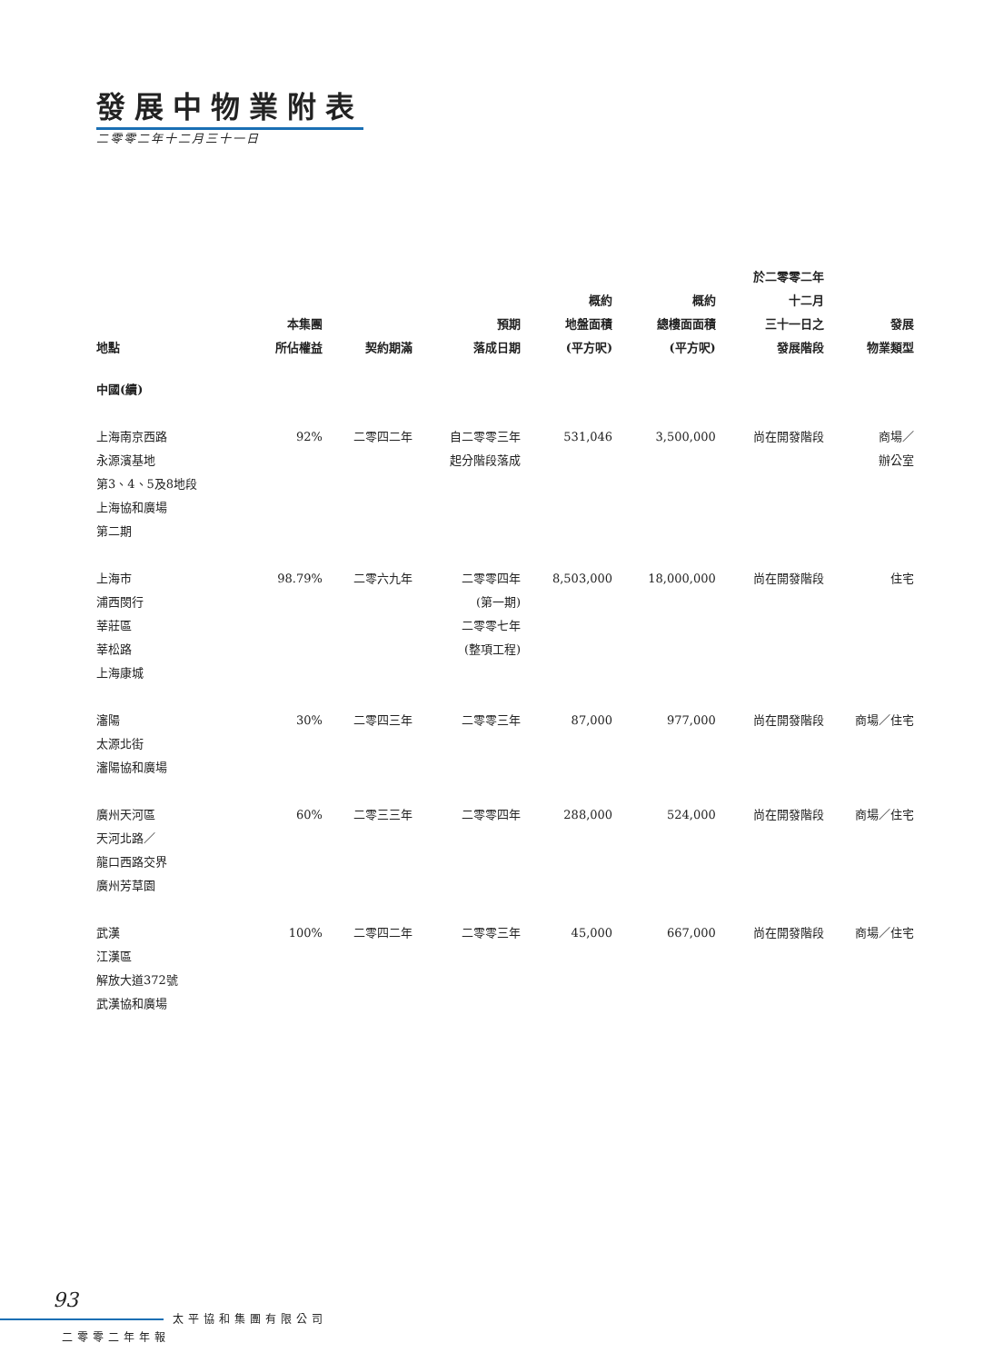發展中物業附表
二零零二年十二月三十一日
| 地點 | 本集團 所佔權益 | 契約期滿 | 預期 落成日期 | 概約 地盤面積 (平方呎) | 概約 總樓面面積 (平方呎) | 於二零零二年 十二月 三十一日之 發展階段 | 發展 物業類型 |
| --- | --- | --- | --- | --- | --- | --- | --- |
| 中國(續) | | | | | | | |
| 上海南京西路 永源濱基地 第3、4、5及8地段 上海協和廣場 第二期 | 92% | 二零四二年 | 自二零零三年 起分階段落成 | 531,046 | 3,500,000 | 尚在開發階段 | 商場／ 辦公室 |
| 上海市 浦西閔行 莘莊區 莘松路 上海康城 | 98.79% | 二零六九年 | 二零零四年 (第一期) 二零零七年 (整項工程) | 8,503,000 | 18,000,000 | 尚在開發階段 | 住宅 |
| 瀋陽 太源北街 瀋陽協和廣場 | 30% | 二零四三年 | 二零零三年 | 87,000 | 977,000 | 尚在開發階段 | 商場／住宅 |
| 廣州天河區 天河北路／ 龍口西路交界 廣州芳草園 | 60% | 二零三三年 | 二零零四年 | 288,000 | 524,000 | 尚在開發階段 | 商場／住宅 |
| 武漢 江漢區 解放大道372號 武漢協和廣場 | 100% | 二零四二年 | 二零零三年 | 45,000 | 667,000 | 尚在開發階段 | 商場／住宅 |
93
太平協和集團有限公司
二零零二年年報